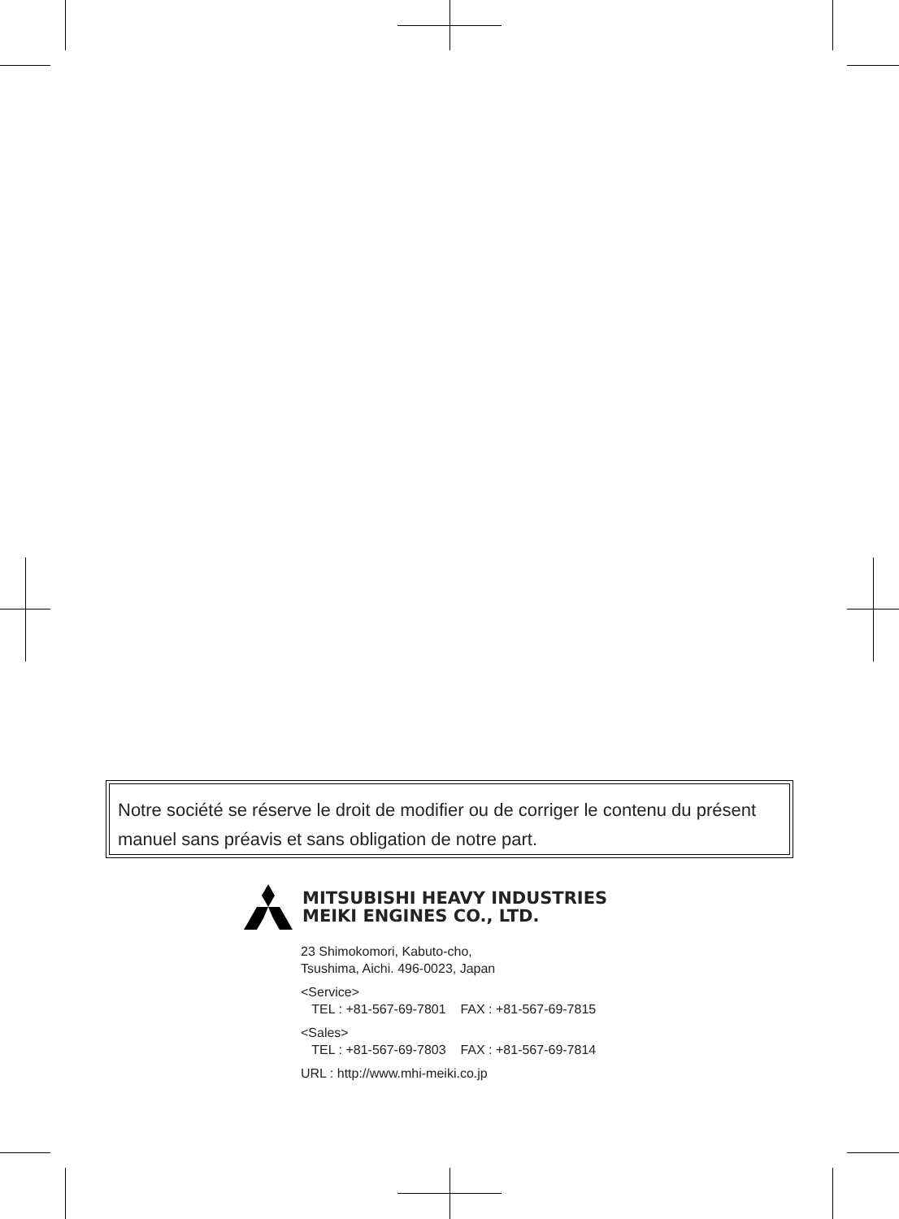Notre société se réserve le droit de modifier ou de corriger le contenu du présent manuel sans préavis et sans obligation de notre part.
MITSUBISHI HEAVY INDUSTRIES
MEIKI ENGINES CO., LTD.
23 Shimokomori, Kabuto-cho,
Tsushima, Aichi. 496-0023, Japan
<Service>
TEL : +81-567-69-7801 FAX : +81-567-69-7815
<Sales>
TEL : +81-567-69-7803 FAX : +81-567-69-7814
URL : http://www.mhi-meiki.co.jp